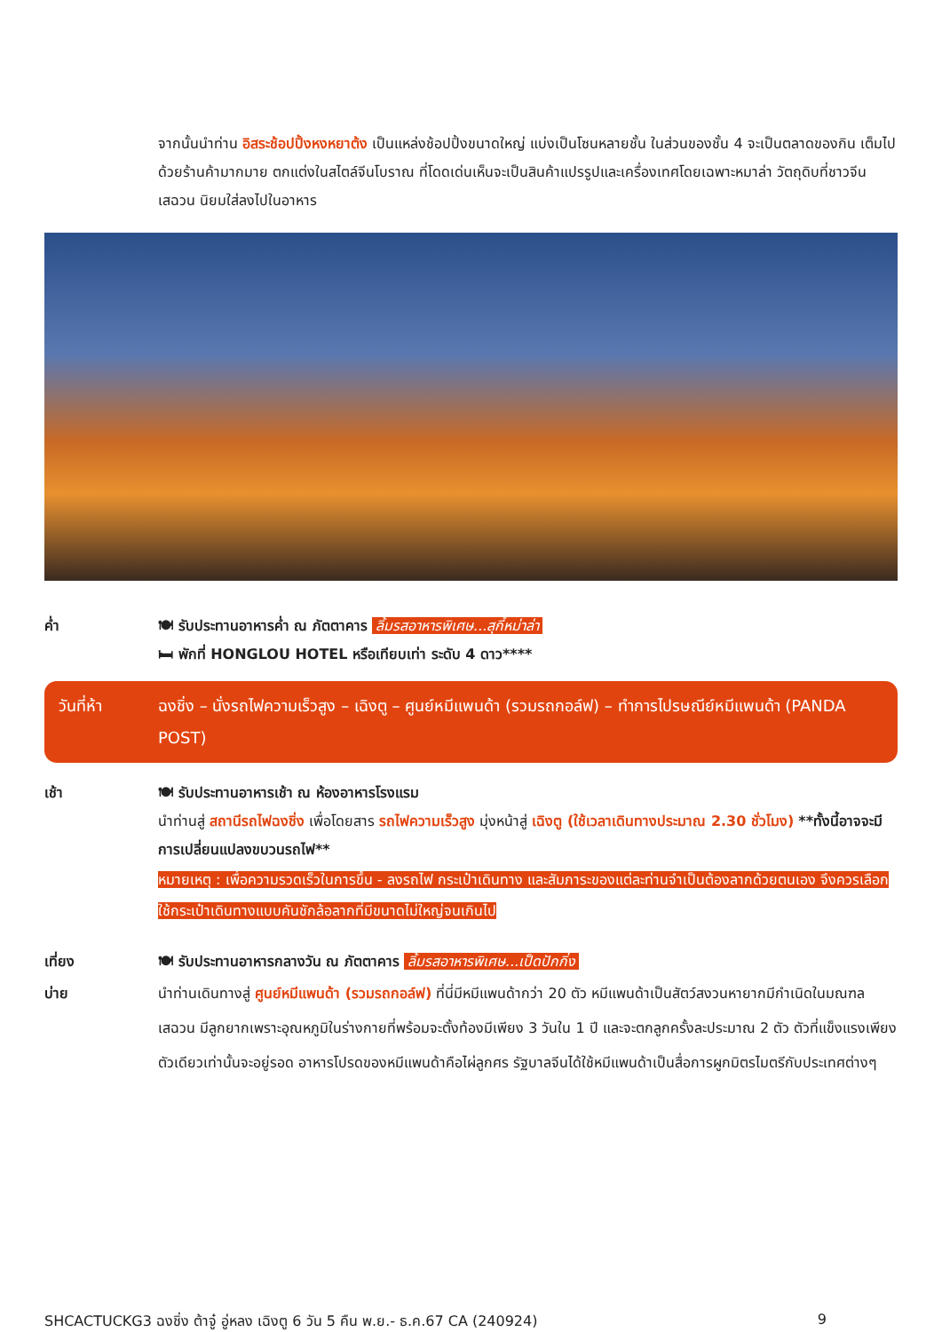จากนั้นนำท่าน อิสระช้อปปิ้งหงหยาต้ง เป็นแหล่งช้อปปิ้งขนาดใหญ่ แบ่งเป็นโซนหลายชั้น ในส่วนของชั้น 4 จะเป็นตลาดของกิน เต็มไปด้วยร้านค้ามากมาย ตกแต่งในสไตล์จีนโบราณ ที่โดดเด่นเห็นจะเป็นสินค้าแปรรูปและเครื่องเทศโดยเฉพาะหมาล่า วัตถุดิบที่ชาวจีนเสฉวน นิยมใส่ลงไปในอาหาร
ค่ำ 🍽 รับประทานอาหารค่ำ ณ ภัตตาคาร ลิ้มรสอาหารพิเศษ...สุกี้หม่าล่า
🛏 พักที่ HONGLOU HOTEL หรือเทียบเท่า ระดับ 4 ดาว****
วันที่ห้า ฉงชิ่ง – นั่งรถไฟความเร็วสูง – เฉิงตู – ศูนย์หมีแพนด้า (รวมรถกอล์ฟ) – ทำการไปรษณีย์หมีแพนด้า (PANDA POST)
เช้า 🍽 รับประทานอาหารเช้า ณ ห้องอาหารโรงแรม
นำท่านสู่ สถานีรถไฟฉงชิ่ง เพื่อโดยสาร รถไฟความเร็วสูง มุ่งหน้าสู่ เฉิงตู (ใช้เวลาเดินทางประมาณ 2.30 ชั่วโมง) **ทั้งนี้อาจจะมีการเปลี่ยนแปลงขบวนรถไฟ**
หมายเหตุ : เพื่อความรวดเร็วในการขึ้น - ลงรถไฟ กระเป๋าเดินทาง และสัมภาระของแต่ละท่านจำเป็นต้องลากด้วยตนเอง จึงควรเลือกใช้กระเป๋าเดินทางแบบคันชักล้อลากที่มีขนาดไม่ใหญ่จนเกินไป
เที่ยง 🍽 รับประทานอาหารกลางวัน ณ ภัตตาคาร ลิ้มรสอาหารพิเศษ...เป็ดปักกิ่ง
บ่าย นำท่านเดินทางสู่ ศูนย์หมีแพนด้า (รวมรถกอล์ฟ) ที่นี่มีหมีแพนด้ากว่า 20 ตัว หมีแพนด้าเป็นสัตว์สงวนหายากมีกำเนิดในมณฑลเสฉวน มีลูกยากเพราะอุณหภูมิในร่างกายที่พร้อมจะตั้งท้องมีเพียง 3 วันใน 1 ปี และจะตกลูกครั้งละประมาณ 2 ตัว ตัวที่แข็งแรงเพียงตัวเดียวเท่านั้นจะอยู่รอด อาหารโปรดของหมีแพนด้าคือไผ่ลูกศร รัฐบาลจีนได้ใช้หมีแพนด้าเป็นสื่อการผูกมิตรไมตรีกับประเทศต่างๆ
SHCACTUCKG3 ฉงชิ่ง ต้าจู๋ อู่หลง เฉิงตู 6 วัน 5 คืน พ.ย.- ธ.ค.67 CA (240924) 9